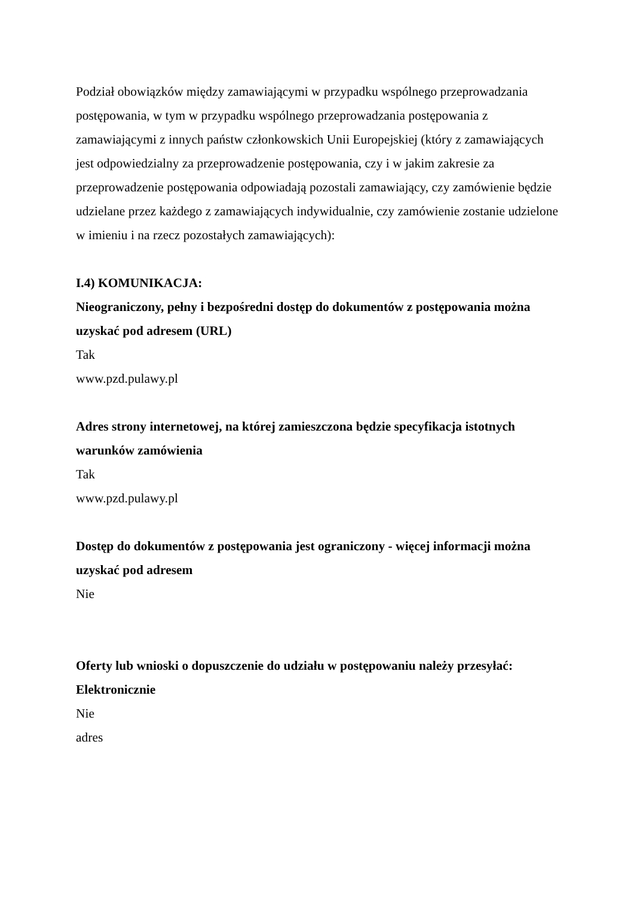Podział obowiązków między zamawiającymi w przypadku wspólnego przeprowadzania postępowania, w tym w przypadku wspólnego przeprowadzania postępowania z zamawiającymi z innych państw członkowskich Unii Europejskiej (który z zamawiających jest odpowiedzialny za przeprowadzenie postępowania, czy i w jakim zakresie za przeprowadzenie postępowania odpowiadają pozostali zamawiający, czy zamówienie będzie udzielane przez każdego z zamawiających indywidualnie, czy zamówienie zostanie udzielone w imieniu i na rzecz pozostałych zamawiających):
I.4) KOMUNIKACJA:
Nieograniczony, pełny i bezpośredni dostęp do dokumentów z postępowania można uzyskać pod adresem (URL)
Tak
www.pzd.pulawy.pl
Adres strony internetowej, na której zamieszczona będzie specyfikacja istotnych warunków zamówienia
Tak
www.pzd.pulawy.pl
Dostęp do dokumentów z postępowania jest ograniczony - więcej informacji można uzyskać pod adresem
Nie
Oferty lub wnioski o dopuszczenie do udziału w postępowaniu należy przesyłać:
Elektronicznie
Nie
adres